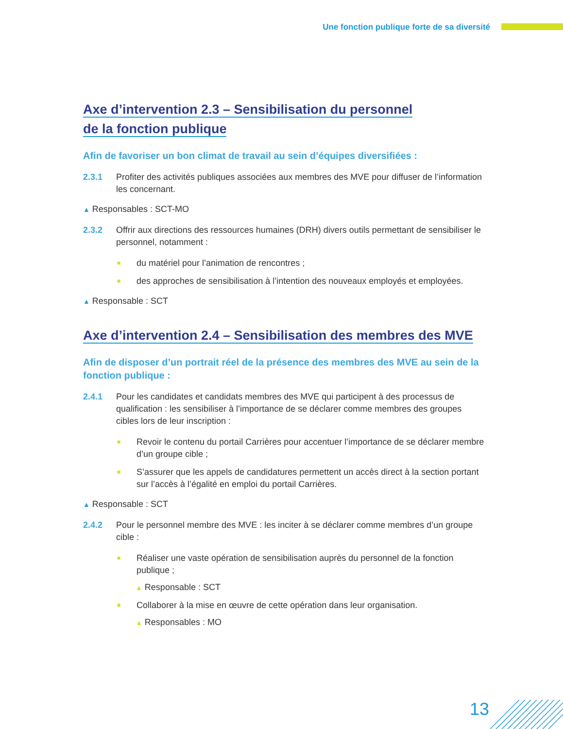Une fonction publique forte de sa diversité
Axe d’intervention 2.3 – Sensibilisation du personnel
de la fonction publique
Afin de favoriser un bon climat de travail au sein d’équipes diversifiées :
2.3.1 Profiter des activités publiques associées aux membres des MVE pour diffuser de l’information les concernant.
▲ Responsables : SCT-MO
2.3.2 Offrir aux directions des ressources humaines (DRH) divers outils permettant de sensibiliser le personnel, notamment :
■ du matériel pour l’animation de rencontres ;
■ des approches de sensibilisation à l’intention des nouveaux employés et employées.
▲ Responsable : SCT
Axe d’intervention 2.4 – Sensibilisation des membres des MVE
Afin de disposer d’un portrait réel de la présence des membres des MVE au sein de la fonction publique :
2.4.1 Pour les candidates et candidats membres des MVE qui participent à des processus de qualification : les sensibiliser à l’importance de se déclarer comme membres des groupes cibles lors de leur inscription :
■ Revoir le contenu du portail Carrières pour accentuer l’importance de se déclarer membre d’un groupe cible ;
■ S’assurer que les appels de candidatures permettent un accès direct à la section portant sur l’accès à l’égalité en emploi du portail Carrières.
▲ Responsable : SCT
2.4.2 Pour le personnel membre des MVE : les inciter à se déclarer comme membres d’un groupe cible :
■ Réaliser une vaste opération de sensibilisation auprès du personnel de la fonction publique ;
▲ Responsable : SCT
■ Collaborer à la mise en œuvre de cette opération dans leur organisation.
▲ Responsables : MO
13